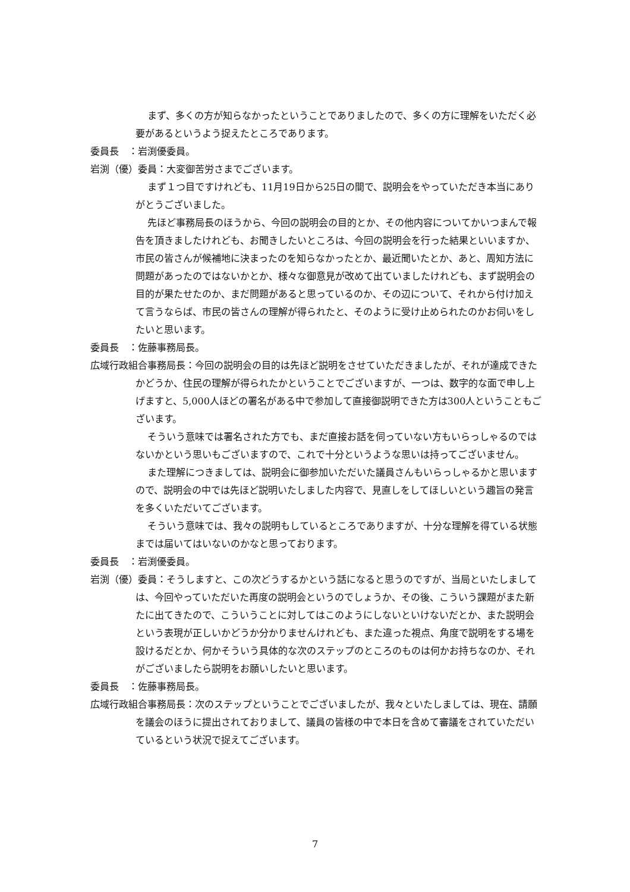まず、多くの方が知らなかったということでありましたので、多くの方に理解をいただく必要があるというよう捉えたところであります。
委員長　：岩渕優委員。
岩渕（優）委員：大変御苦労さまでございます。
まず１つ目ですけれども、11月19日から25日の間で、説明会をやっていただき本当にありがとうございました。
先ほど事務局長のほうから、今回の説明会の目的とか、その他内容についてかいつまんで報告を頂きましたけれども、お聞きしたいところは、今回の説明会を行った結果といいますか、市民の皆さんが候補地に決まったのを知らなかったとか、最近聞いたとか、あと、周知方法に問題があったのではないかとか、様々な御意見が改めて出ていましたけれども、まず説明会の目的が果たせたのか、まだ問題があると思っているのか、その辺について、それから付け加えて言うならば、市民の皆さんの理解が得られたと、そのように受け止められたのかお伺いをしたいと思います。
委員長　：佐藤事務局長。
広域行政組合事務局長：今回の説明会の目的は先ほど説明をさせていただきましたが、それが達成できたかどうか、住民の理解が得られたかということでございますが、一つは、数字的な面で申し上げますと、5,000人ほどの署名がある中で参加して直接御説明できた方は300人ということもございます。
そういう意味では署名された方でも、まだ直接お話を伺っていない方もいらっしゃるのではないかという思いもございますので、これで十分というような思いは持ってございません。
また理解につきましては、説明会に御参加いただいた議員さんもいらっしゃるかと思いますので、説明会の中では先ほど説明いたしました内容で、見直しをしてほしいという趣旨の発言を多くいただいてございます。
そういう意味では、我々の説明もしているところでありますが、十分な理解を得ている状態までは届いてはいないのかなと思っております。
委員長　：岩渕優委員。
岩渕（優）委員：そうしますと、この次どうするかという話になると思うのですが、当局といたしましては、今回やっていただいた再度の説明会というのでしょうか、その後、こういう課題がまた新たに出てきたので、こういうことに対してはこのようにしないといけないだとか、また説明会という表現が正しいかどうか分かりませんけれども、また違った視点、角度で説明をする場を設けるだとか、何かそういう具体的な次のステップのところのものは何かお持ちなのか、それがございましたら説明をお願いしたいと思います。
委員長　：佐藤事務局長。
広域行政組合事務局長：次のステップということでございましたが、我々といたしましては、現在、請願を議会のほうに提出されておりまして、議員の皆様の中で本日を含めて審議をされていただいているという状況で捉えてございます。
7